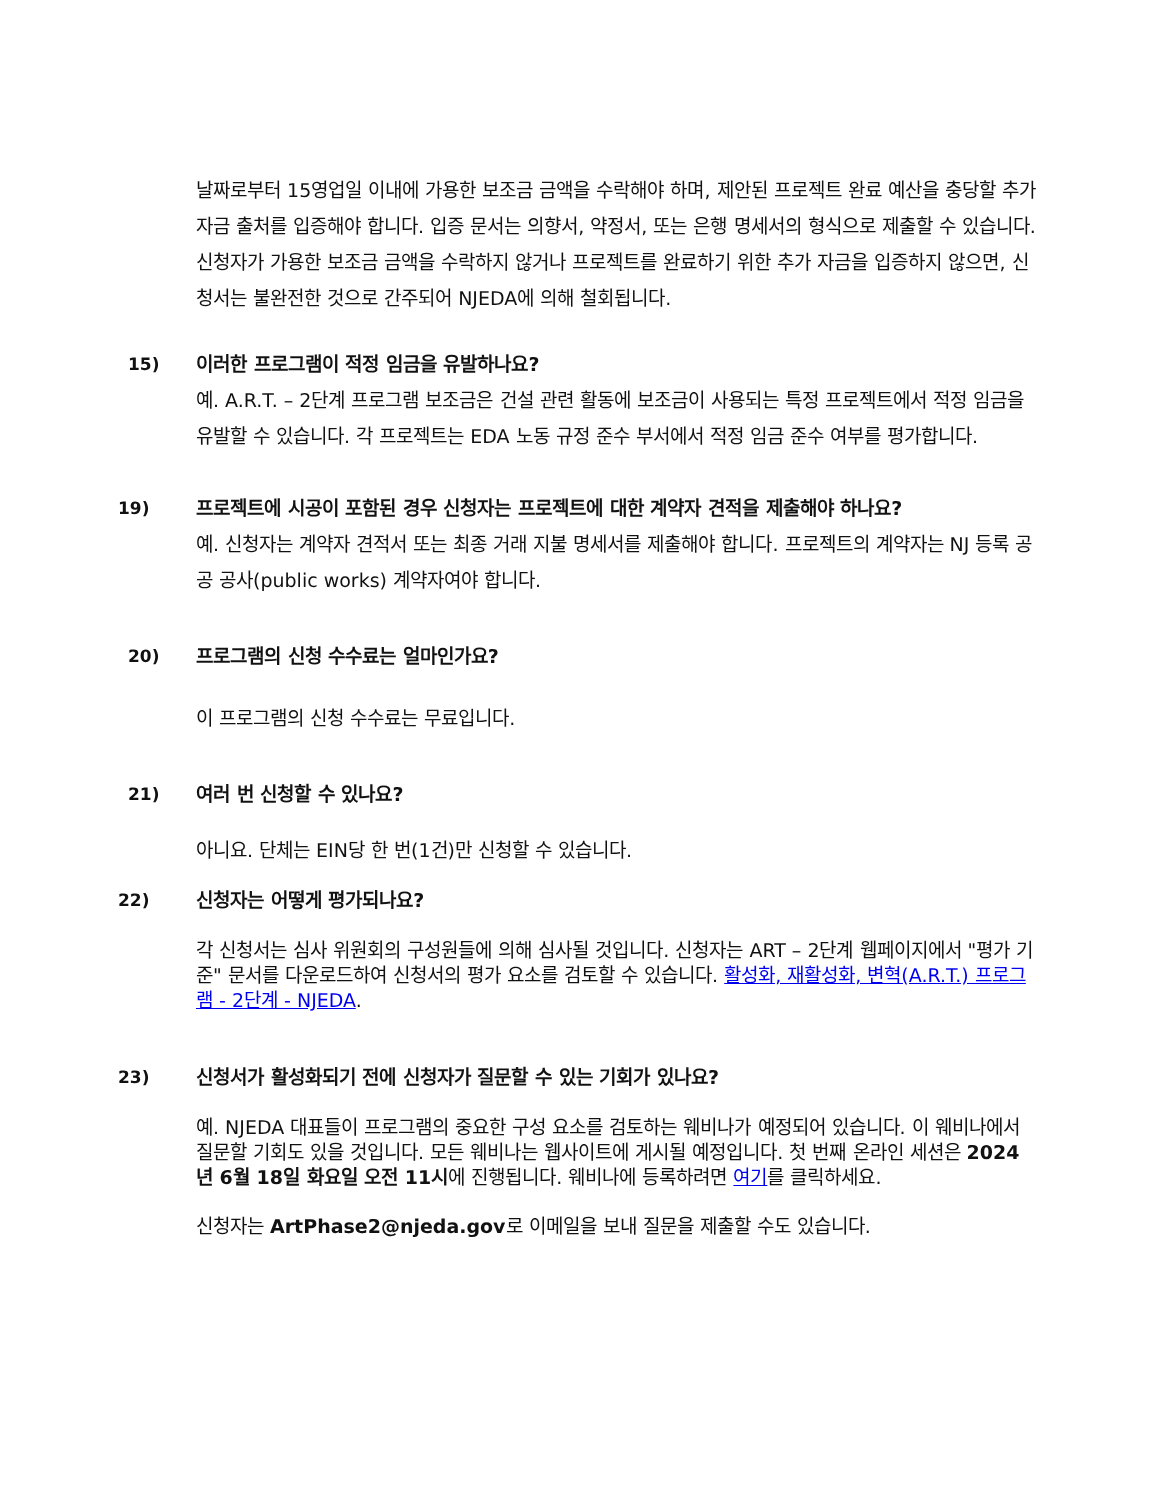날짜로부터 15영업일 이내에 가용한 보조금 금액을 수락해야 하며, 제안된 프로젝트 완료 예산을 충당할 추가 자금 출처를 입증해야 합니다. 입증 문서는 의향서, 약정서, 또는 은행 명세서의 형식으로 제출할 수 있습니다. 신청자가 가용한 보조금 금액을 수락하지 않거나 프로젝트를 완료하기 위한 추가 자금을 입증하지 않으면, 신청서는 불완전한 것으로 간주되어 NJEDA에 의해 철회됩니다.
15) 이러한 프로그램이 적정 임금을 유발하나요?
예. A.R.T. – 2단계 프로그램 보조금은 건설 관련 활동에 보조금이 사용되는 특정 프로젝트에서 적정 임금을 유발할 수 있습니다. 각 프로젝트는 EDA 노동 규정 준수 부서에서 적정 임금 준수 여부를 평가합니다.
19) 프로젝트에 시공이 포함된 경우 신청자는 프로젝트에 대한 계약자 견적을 제출해야 하나요?
예. 신청자는 계약자 견적서 또는 최종 거래 지불 명세서를 제출해야 합니다. 프로젝트의 계약자는 NJ 등록 공공 공사(public works) 계약자여야 합니다.
20) 프로그램의 신청 수수료는 얼마인가요?
이 프로그램의 신청 수수료는 무료입니다.
21) 여러 번 신청할 수 있나요?
아니요. 단체는 EIN당 한 번(1건)만 신청할 수 있습니다.
22) 신청자는 어떻게 평가되나요?
각 신청서는 심사 위원회의 구성원들에 의해 심사될 것입니다. 신청자는 ART – 2단계 웹페이지에서 "평가 기준" 문서를 다운로드하여 신청서의 평가 요소를 검토할 수 있습니다. 활성화, 재활성화, 변혁(A.R.T.) 프로그램 - 2단계 - NJEDA.
23) 신청서가 활성화되기 전에 신청자가 질문할 수 있는 기회가 있나요?
예. NJEDA 대표들이 프로그램의 중요한 구성 요소를 검토하는 웨비나가 예정되어 있습니다. 이 웨비나에서 질문할 기회도 있을 것입니다. 모든 웨비나는 웹사이트에 게시될 예정입니다. 첫 번째 온라인 세션은 2024년 6월 18일 화요일 오전 11시에 진행됩니다. 웨비나에 등록하려면 여기를 클릭하세요.
신청자는 ArtPhase2@njeda.gov로 이메일을 보내 질문을 제출할 수도 있습니다.